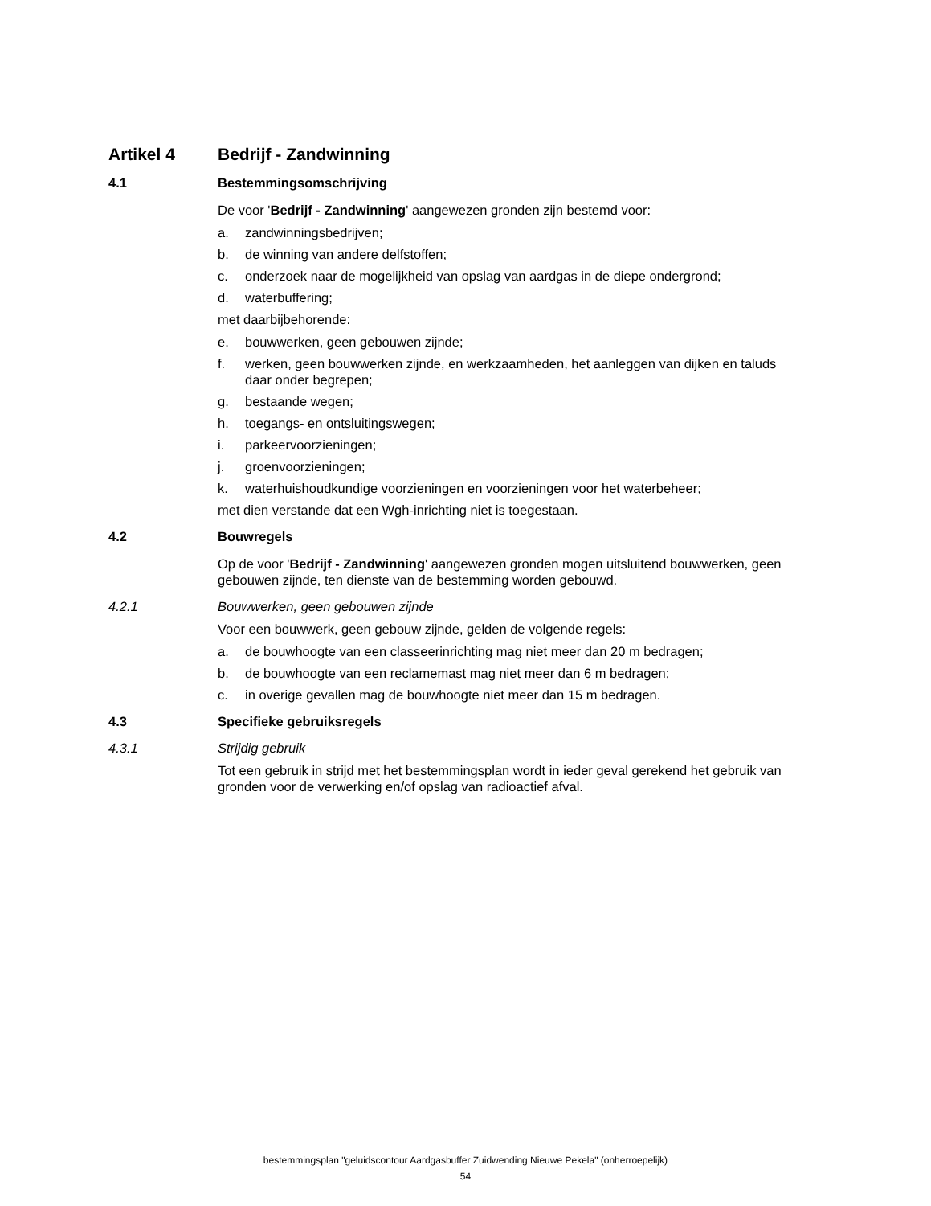Artikel 4 Bedrijf - Zandwinning
4.1 Bestemmingsomschrijving
De voor 'Bedrijf - Zandwinning' aangewezen gronden zijn bestemd voor:
a. zandwinningsbedrijven;
b. de winning van andere delfstoffen;
c. onderzoek naar de mogelijkheid van opslag van aardgas in de diepe ondergrond;
d. waterbuffering;
met daarbijbehorende:
e. bouwwerken, geen gebouwen zijnde;
f. werken, geen bouwwerken zijnde, en werkzaamheden, het aanleggen van dijken en taluds daar onder begrepen;
g. bestaande wegen;
h. toegangs- en ontsluitingswegen;
i. parkeervoorzieningen;
j. groenvoorzieningen;
k. waterhuishoudkundige voorzieningen en voorzieningen voor het waterbeheer;
met dien verstande dat een Wgh-inrichting niet is toegestaan.
4.2 Bouwregels
Op de voor 'Bedrijf - Zandwinning' aangewezen gronden mogen uitsluitend bouwwerken, geen gebouwen zijnde, ten dienste van de bestemming worden gebouwd.
4.2.1 Bouwwerken, geen gebouwen zijnde
Voor een bouwwerk, geen gebouw zijnde, gelden de volgende regels:
a. de bouwhoogte van een classeerinrichting mag niet meer dan 20 m bedragen;
b. de bouwhoogte van een reclamemast mag niet meer dan 6 m bedragen;
c. in overige gevallen mag de bouwhoogte niet meer dan 15 m bedragen.
4.3 Specifieke gebruiksregels
4.3.1 Strijdig gebruik
Tot een gebruik in strijd met het bestemmingsplan wordt in ieder geval gerekend het gebruik van gronden voor de verwerking en/of opslag van radioactief afval.
bestemmingsplan "geluidscontour Aardgasbuffer Zuidwending Nieuwe Pekela" (onherroepelijk)
54